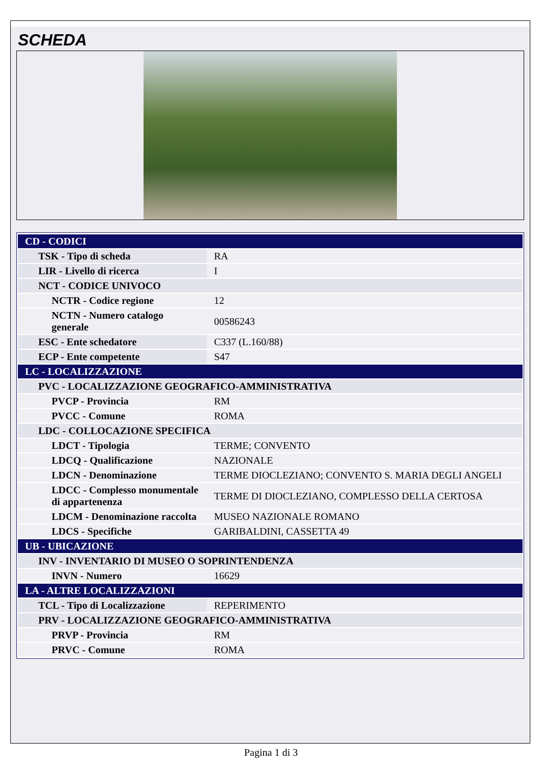SCHEDA
| CD - CODICI | |
| TSK - Tipo di scheda | RA |
| LIR - Livello di ricerca | I |
| NCT - CODICE UNIVOCO | |
| NCTR - Codice regione | 12 |
| NCTN - Numero catalogo generale | 00586243 |
| ESC - Ente schedatore | C337 (L.160/88) |
| ECP - Ente competente | S47 |
| LC - LOCALIZZAZIONE | |
| PVC - LOCALIZZAZIONE GEOGRAFICO-AMMINISTRATIVA | |
| PVCP - Provincia | RM |
| PVCC - Comune | ROMA |
| LDC - COLLOCAZIONE SPECIFICA | |
| LDCT - Tipologia | TERME; CONVENTO |
| LDCQ - Qualificazione | NAZIONALE |
| LDCN - Denominazione | TERME DIOCLEZIANO; CONVENTO S. MARIA DEGLI ANGELI |
| LDCC - Complesso monumentale di appartenenza | TERME DI DIOCLEZIANO, COMPLESSO DELLA CERTOSA |
| LDCM - Denominazione raccolta | MUSEO NAZIONALE ROMANO |
| LDCS - Specifiche | GARIBALDINI, CASSETTA 49 |
| UB - UBICAZIONE | |
| INV - INVENTARIO DI MUSEO O SOPRINTENDENZA | |
| INVN - Numero | 16629 |
| LA - ALTRE LOCALIZZAZIONI | |
| TCL - Tipo di Localizzazione | REPERIMENTO |
| PRV - LOCALIZZAZIONE GEOGRAFICO-AMMINISTRATIVA | |
| PRVP - Provincia | RM |
| PRVC - Comune | ROMA |
Pagina 1 di 3